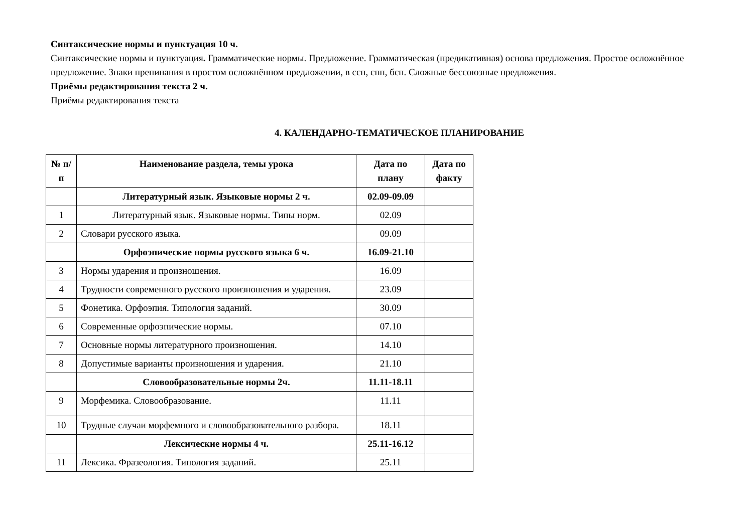Синтаксические нормы и пунктуация 10 ч.
Синтаксические нормы и пунктуация. Грамматические нормы. Предложение. Грамматическая (предикативная) основа предложения. Простое осложнённое предложение. Знаки препинания в простом осложнённом предложении, в ссп, спп, бсп. Сложные бессоюзные предложения.
Приёмы редактирования текста 2 ч.
Приёмы редактирования текста
4. КАЛЕНДАРНО-ТЕМАТИЧЕСКОЕ ПЛАНИРОВАНИЕ
| № п/п | Наименование раздела, темы урока | Дата по плану | Дата по факту |
| --- | --- | --- | --- |
| | Литературный язык. Языковые нормы 2 ч. | 02.09-09.09 | |
| 1 | Литературный язык. Языковые нормы. Типы норм. | 02.09 | |
| 2 | Словари русского языка. | 09.09 | |
| | Орфоэпические нормы русского языка 6 ч. | 16.09-21.10 | |
| 3 | Нормы ударения и произношения. | 16.09 | |
| 4 | Трудности современного русского произношения и ударения. | 23.09 | |
| 5 | Фонетика. Орфоэпия. Типология заданий. | 30.09 | |
| 6 | Современные орфоэпические нормы. | 07.10 | |
| 7 | Основные нормы литературного произношения. | 14.10 | |
| 8 | Допустимые варианты произношения и ударения. | 21.10 | |
| | Словообразовательные нормы 2ч. | 11.11-18.11 | |
| 9 | Морфемика. Словообразование. | 11.11 | |
| 10 | Трудные случаи морфемного и словообразовательного разбора. | 18.11 | |
| | Лексические нормы 4 ч. | 25.11-16.12 | |
| 11 | Лексика. Фразеология. Типология заданий. | 25.11 | |